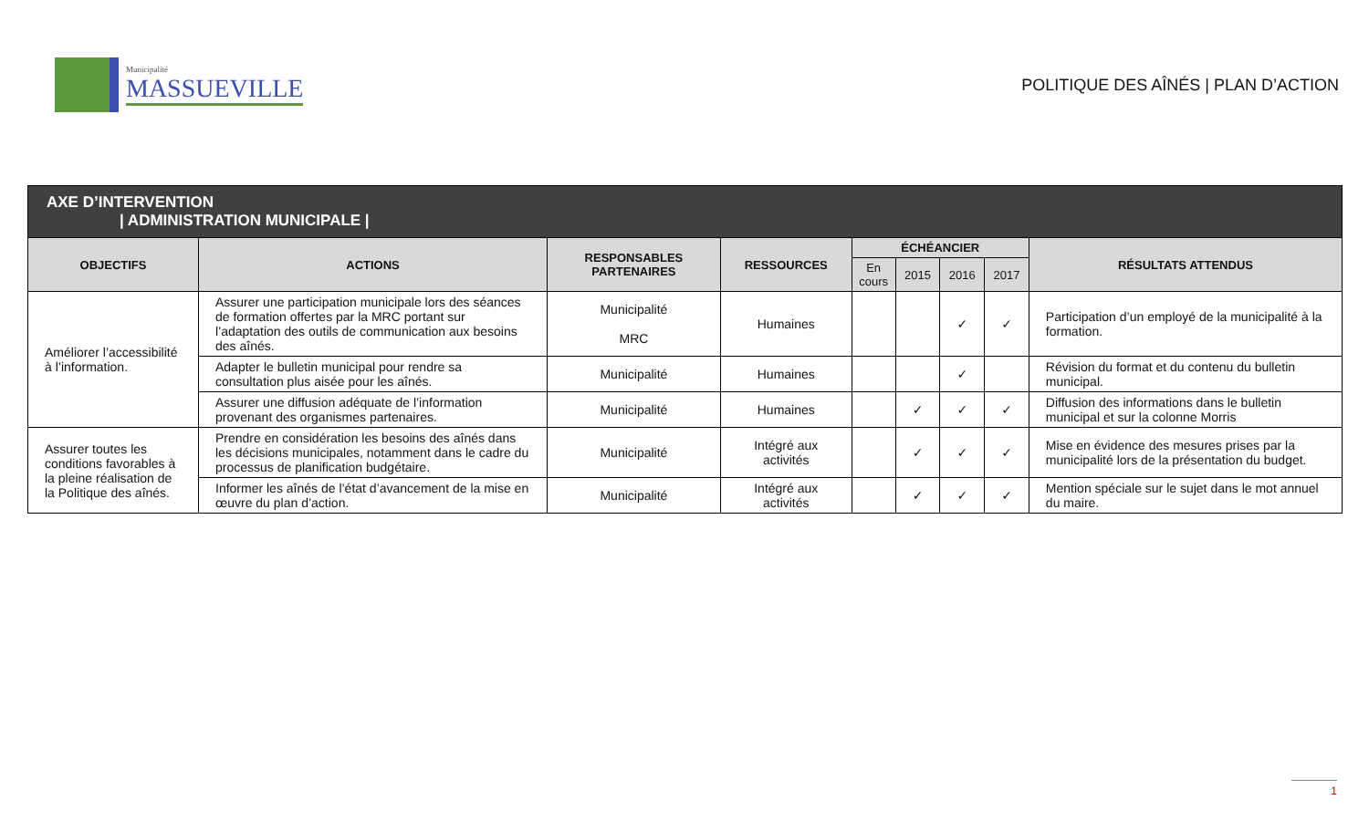Municipalité
MASSUEVILLE
POLITIQUE DES AÎNÉS | PLAN D’ACTION
| AXE D’INTERVENTION / ADMINISTRATION MUNICIPALE / | | | | | | | | |
| --- | --- | --- | --- | --- | --- | --- | --- | --- |
| OBJECTIFS | ACTIONS | RESPONSABLES PARTENAIRES | RESSOURCES | ÉCHÉANCIER | | | | RÉSULTATS ATTENDUS |
| | | | | En cours | 2015 | 2016 | 2017 | |
| Améliorer l’accessibilité à l’information. | Assurer une participation municipale lors des séances de formation offertes par la MRC portant sur l’adaptation des outils de communication aux besoins des aînés. | Municipalité MRC | Humaines | | | ✓ | ✓ | Participation d’un employé de la municipalité à la formation. |
| | Adapter le bulletin municipal pour rendre sa consultation plus aisée pour les aînés. | Municipalité | Humaines | | | ✓ | | Révision du format et du contenu du bulletin municipal. |
| | Assurer une diffusion adéquate de l’information provenant des organismes partenaires. | Municipalité | Humaines | | ✓ | ✓ | ✓ | Diffusion des informations dans le bulletin municipal et sur la colonne Morris |
| Assurer toutes les conditions favorables à la pleine réalisation de la Politique des aînés. | Prendre en considération les besoins des aînés dans les décisions municipales, notamment dans le cadre du processus de planification budgétaire. | Municipalité | Intégré aux activités | | ✓ | ✓ | ✓ | Mise en évidence des mesures prises par la municipalité lors de la présentation du budget. |
| | Informer les aînés de l’état d’avancement de la mise en œuvre du plan d’action. | Municipalité | Intégré aux activités | | ✓ | ✓ | ✓ | Mention spéciale sur le sujet dans le mot annuel du maire. |
1